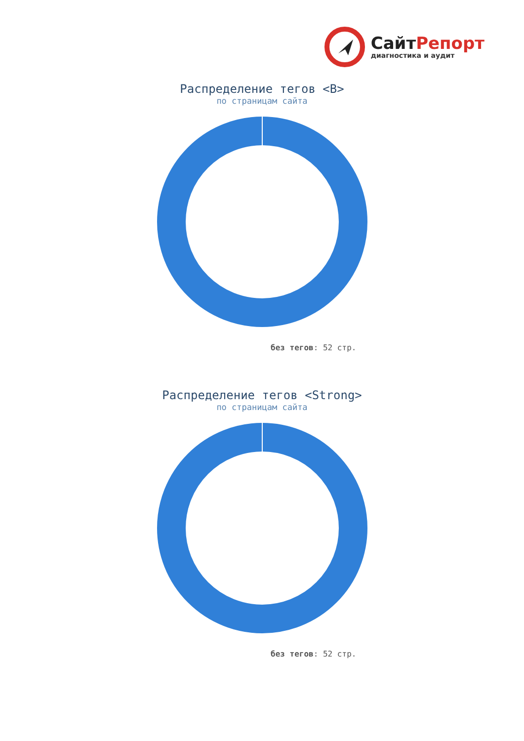СайтРепорт
диагностика и аудит
Распределение тегов <B>
по страницам сайта
без тегов: 52 стр.
Распределение тегов <Strong>
по страницам сайта
без тегов: 52 стр.